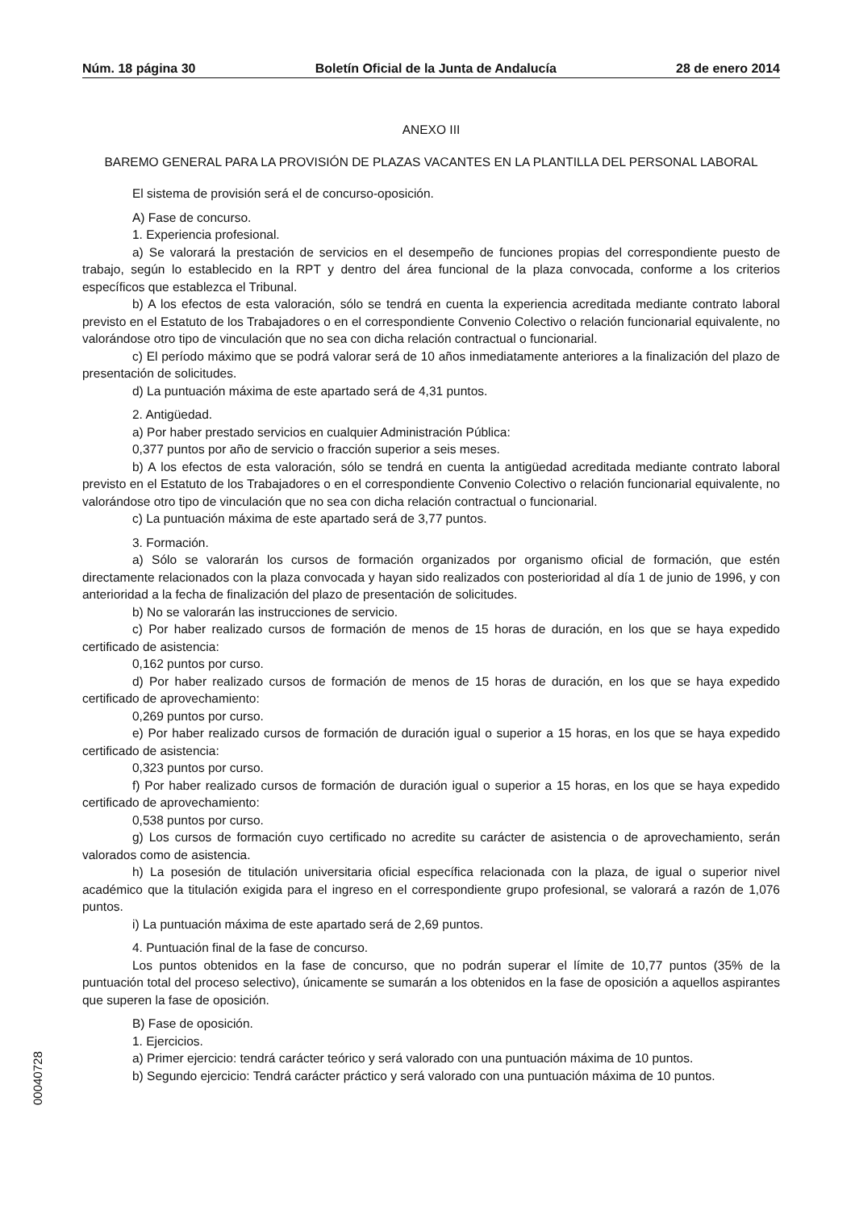Núm. 18 página 30 Boletín Oficial de la Junta de Andalucía 28 de enero 2014
ANEXO III
BAREMO GENERAL PARA LA PROVISIÓN DE PLAZAS VACANTES EN LA PLANTILLA DEL PERSONAL LABORAL
El sistema de provisión será el de concurso-oposición.
A) Fase de concurso.
1. Experiencia profesional.
a) Se valorará la prestación de servicios en el desempeño de funciones propias del correspondiente puesto de trabajo, según lo establecido en la RPT y dentro del área funcional de la plaza convocada, conforme a los criterios específicos que establezca el Tribunal.
b) A los efectos de esta valoración, sólo se tendrá en cuenta la experiencia acreditada mediante contrato laboral previsto en el Estatuto de los Trabajadores o en el correspondiente Convenio Colectivo o relación funcionarial equivalente, no valorándose otro tipo de vinculación que no sea con dicha relación contractual o funcionarial.
c) El período máximo que se podrá valorar será de 10 años inmediatamente anteriores a la finalización del plazo de presentación de solicitudes.
d) La puntuación máxima de este apartado será de 4,31 puntos.
2. Antigüedad.
a) Por haber prestado servicios en cualquier Administración Pública:
0,377 puntos por año de servicio o fracción superior a seis meses.
b) A los efectos de esta valoración, sólo se tendrá en cuenta la antigüedad acreditada mediante contrato laboral previsto en el Estatuto de los Trabajadores o en el correspondiente Convenio Colectivo o relación funcionarial equivalente, no valorándose otro tipo de vinculación que no sea con dicha relación contractual o funcionarial.
c) La puntuación máxima de este apartado será de 3,77 puntos.
3. Formación.
a) Sólo se valorarán los cursos de formación organizados por organismo oficial de formación, que estén directamente relacionados con la plaza convocada y hayan sido realizados con posterioridad al día 1 de junio de 1996, y con anterioridad a la fecha de finalización del plazo de presentación de solicitudes.
b) No se valorarán las instrucciones de servicio.
c) Por haber realizado cursos de formación de menos de 15 horas de duración, en los que se haya expedido certificado de asistencia:
0,162 puntos por curso.
d) Por haber realizado cursos de formación de menos de 15 horas de duración, en los que se haya expedido certificado de aprovechamiento:
0,269 puntos por curso.
e) Por haber realizado cursos de formación de duración igual o superior a 15 horas, en los que se haya expedido certificado de asistencia:
0,323 puntos por curso.
f) Por haber realizado cursos de formación de duración igual o superior a 15 horas, en los que se haya expedido certificado de aprovechamiento:
0,538 puntos por curso.
g) Los cursos de formación cuyo certificado no acredite su carácter de asistencia o de aprovechamiento, serán valorados como de asistencia.
h) La posesión de titulación universitaria oficial específica relacionada con la plaza, de igual o superior nivel académico que la titulación exigida para el ingreso en el correspondiente grupo profesional, se valorará a razón de 1,076 puntos.
i) La puntuación máxima de este apartado será de 2,69 puntos.
4. Puntuación final de la fase de concurso.
Los puntos obtenidos en la fase de concurso, que no podrán superar el límite de 10,77 puntos (35% de la puntuación total del proceso selectivo), únicamente se sumarán a los obtenidos en la fase de oposición a aquellos aspirantes que superen la fase de oposición.
B) Fase de oposición.
1. Ejercicios.
a) Primer ejercicio: tendrá carácter teórico y será valorado con una puntuación máxima de 10 puntos.
b) Segundo ejercicio: Tendrá carácter práctico y será valorado con una puntuación máxima de 10 puntos.
00040728